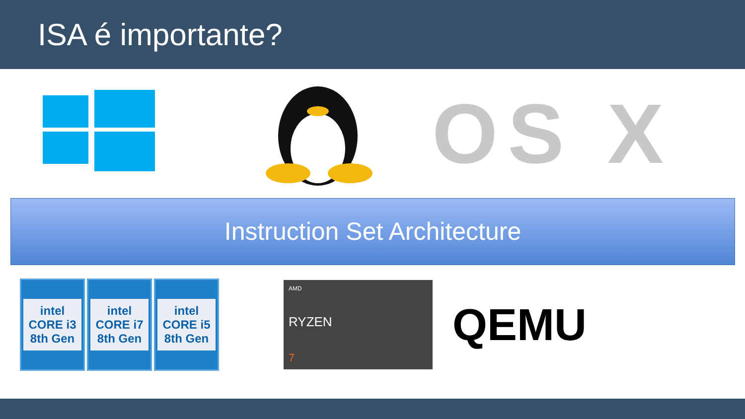ISA é importante?
OS X
Instruction Set Architecture
intel
CORE i3
8th Gen
intel
CORE i7
8th Gen
intel
CORE i5
8th Gen
AMD
RYZEN
7
QEMU